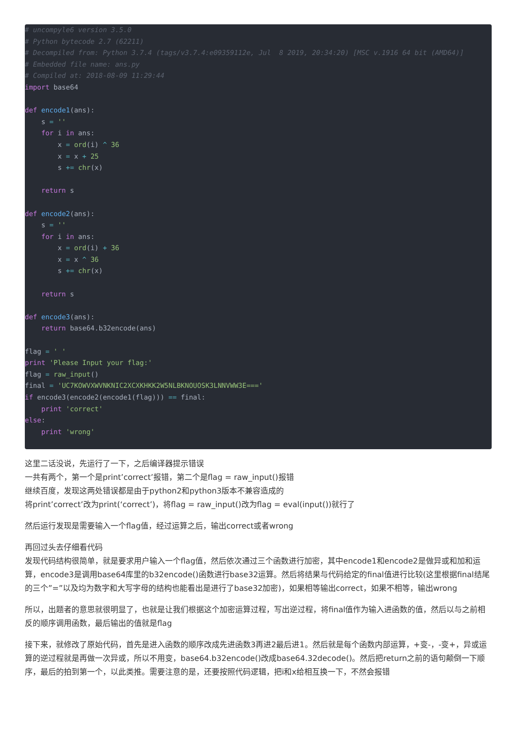# uncompyle6 version 3.5.0
# Python bytecode 2.7 (62211)
# Decompiled from: Python 3.7.4 (tags/v3.7.4:e09359112e, Jul  8 2019, 20:34:20) [MSC v.1916 64 bit (AMD64)]
# Embedded file name: ans.py
# Compiled at: 2018-08-09 11:29:44
import base64

def encode1(ans):
    s = ''
    for i in ans:
        x = ord(i) ^ 36
        x = x + 25
        s += chr(x)

    return s

def encode2(ans):
    s = ''
    for i in ans:
        x = ord(i) + 36
        x = x ^ 36
        s += chr(x)

    return s

def encode3(ans):
    return base64.b32encode(ans)

flag = ' '
print 'Please Input your flag:'
flag = raw_input()
final = 'UC7KOWVXWVNKNIC2XCXKHKK2W5NLBKNOUOSK3LNNVWW3E==='
if encode3(encode2(encode1(flag))) == final:
    print 'correct'
else:
    print 'wrong'
这里二话没说，先运行了一下，之后编译器提示错误
一共有两个，第一个是print’correct’报错，第二个是flag = raw_input()报错
继续百度，发现这两处错误都是由于python2和python3版本不兼容造成的
将print’correct’改为print(‘correct’)，将flag = raw_input()改为flag = eval(input())就行了
然后运行发现是需要输入一个flag值，经过运算之后，输出correct或者wrong
再回过头去仔细看代码
发现代码结构很简单，就是要求用户输入一个flag值，然后依次通过三个函数进行加密，其中encode1和encode2是做异或和加和运算，encode3是调用base64库里的b32encode()函数进行base32运算。然后将结果与代码给定的final值进行比较(这里根据final结尾的三个”=”以及均为数字和大写字母的结构也能看出是进行了base32加密)，如果相等输出correct，如果不相等，输出wrong
所以，出题者的意思就很明显了，也就是让我们根据这个加密运算过程，写出逆过程，将final值作为输入进函数的值，然后以与之前相反的顺序调用函数，最后输出的值就是flag
接下来，就修改了原始代码，首先是进入函数的顺序改成先进函数3再进2最后进1。然后就是每个函数内部运算，+变-，-变+，异或运算的逆过程就是再做一次异或，所以不用变，base64.b32encode()改成base64.32decode()。然后把return之前的语句颠倒一下顺序，最后的拍到第一个，以此类推。需要注意的是，还要按照代码逻辑，把i和x给相互换一下，不然会报错